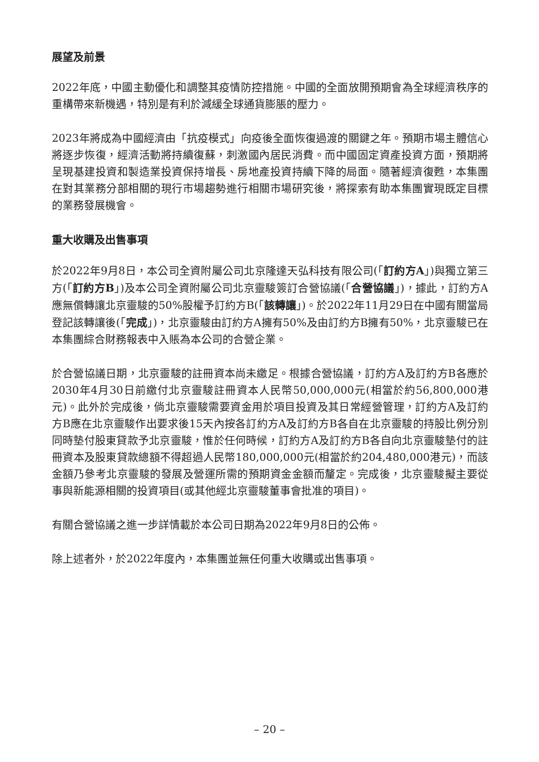展望及前景
2022年底，中國主動優化和調整其疫情防控措施。中國的全面放開預期會為全球經濟秩序的重構帶來新機遇，特別是有利於減緩全球通貨膨脹的壓力。
2023年將成為中國經濟由「抗疫模式」向疫後全面恢復過渡的關鍵之年。預期市場主體信心將逐步恢復，經濟活動將持續復蘇，刺激國內居民消費。而中國固定資產投資方面，預期將呈現基建投資和製造業投資保持增長、房地產投資持續下降的局面。隨著經濟復甦，本集團在對其業務分部相關的現行市場趨勢進行相關市場研究後，將探索有助本集團實現既定目標的業務發展機會。
重大收購及出售事項
於2022年9月8日，本公司全資附屬公司北京隆達天弘科技有限公司(「訂約方A」)與獨立第三方(「訂約方B」)及本公司全資附屬公司北京靈駿簽訂合營協議(「合營協議」)，據此，訂約方A應無償轉讓北京靈駿的50%股權予訂約方B(「該轉讓」)。於2022年11月29日在中國有關當局登記該轉讓後(「完成」)，北京靈駿由訂約方A擁有50%及由訂約方B擁有50%，北京靈駿已在本集團綜合財務報表中入賬為本公司的合營企業。
於合營協議日期，北京靈駿的註冊資本尚未繳足。根據合營協議，訂約方A及訂約方B各應於2030年4月30日前繳付北京靈駿註冊資本人民幣50,000,000元(相當於約56,800,000港元)。此外於完成後，倘北京靈駿需要資金用於項目投資及其日常經營管理，訂約方A及訂約方B應在北京靈駿作出要求後15天內按各訂約方A及訂約方B各自在北京靈駿的持股比例分別同時墊付股東貸款予北京靈駿，惟於任何時候，訂約方A及訂約方B各自向北京靈駿墊付的註冊資本及股東貸款總額不得超過人民幣180,000,000元(相當於約204,480,000港元)，而該金額乃參考北京靈駿的發展及營運所需的預期資金金額而釐定。完成後，北京靈駿擬主要從事與新能源相關的投資項目(或其他經北京靈駿董事會批准的項目)。
有關合營協議之進一步詳情載於本公司日期為2022年9月8日的公佈。
除上述者外，於2022年度內，本集團並無任何重大收購或出售事項。
– 20 –